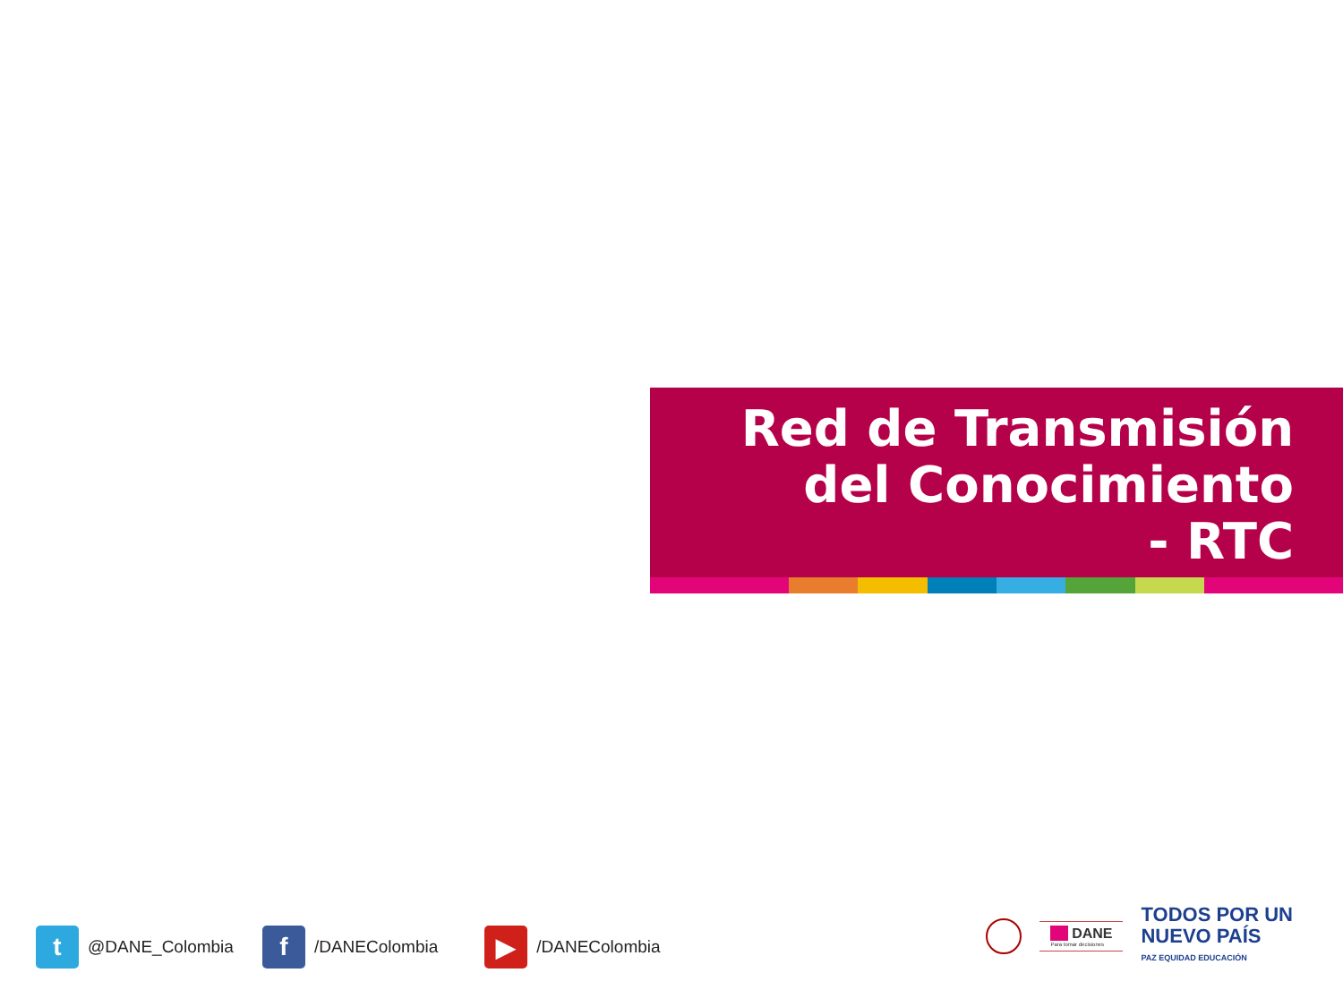Red de Transmisión
del Conocimiento
- RTC
t
@DANE_Colombia
f
/DANEColombia
▶
/DANEColombia
■■ DANE
Para tomar decisiones
TODOS POR UN
NUEVO PAÍS
PAZ EQUIDAD EDUCACIÓN